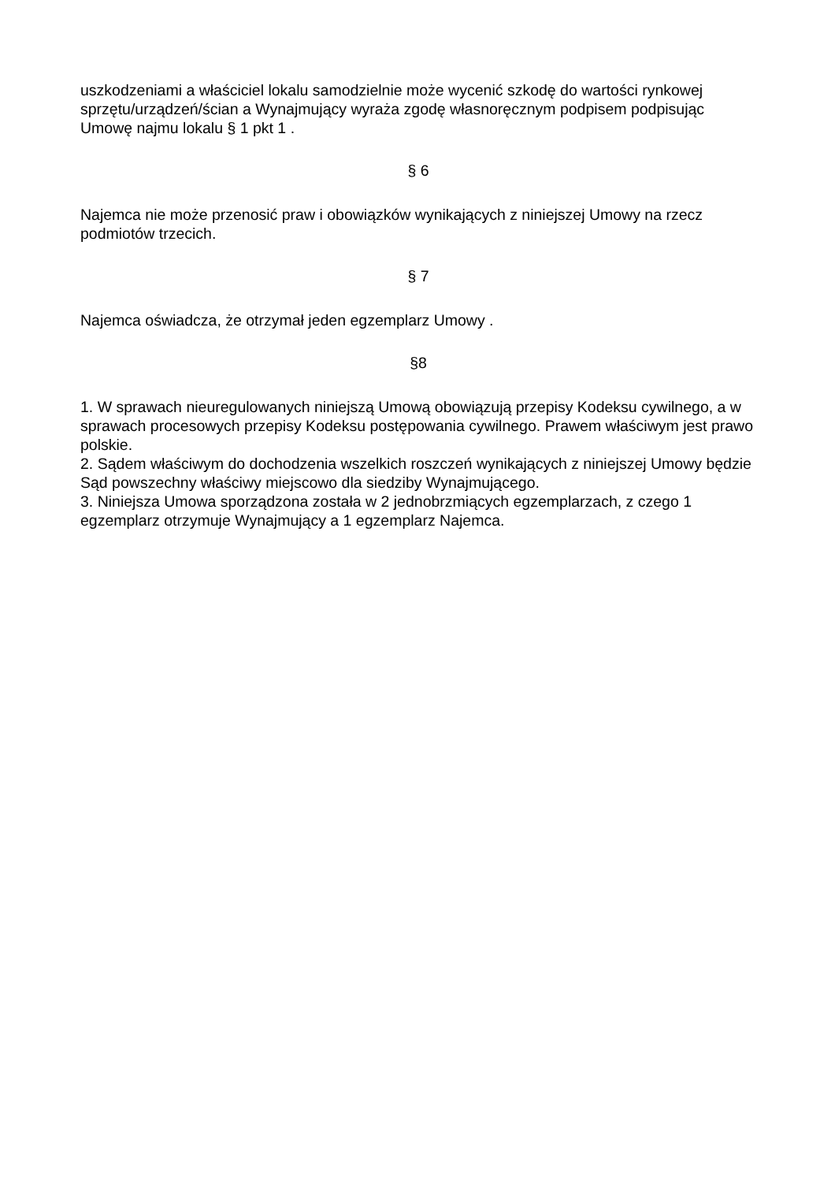uszkodzeniami a właściciel lokalu samodzielnie może wycenić szkodę do wartości rynkowej sprzętu/urządzeń/ścian a Wynajmujący wyraża zgodę własnoręcznym podpisem podpisując Umowę najmu lokalu § 1 pkt 1 .
§ 6
Najemca nie może przenosić praw i obowiązków wynikających z niniejszej Umowy na rzecz podmiotów trzecich.
§ 7
Najemca oświadcza, że otrzymał jeden egzemplarz Umowy .
§8
1. W sprawach nieuregulowanych niniejszą Umową obowiązują przepisy Kodeksu cywilnego, a w sprawach procesowych przepisy Kodeksu postępowania cywilnego. Prawem właściwym jest prawo polskie.
2. Sądem właściwym do dochodzenia wszelkich roszczeń wynikających z niniejszej Umowy będzie Sąd powszechny właściwy miejscowo dla siedziby Wynajmującego.
3. Niniejsza Umowa sporządzona została w 2 jednobrzmiących egzemplarzach, z czego 1 egzemplarz otrzymuje Wynajmujący a 1 egzemplarz Najemca.